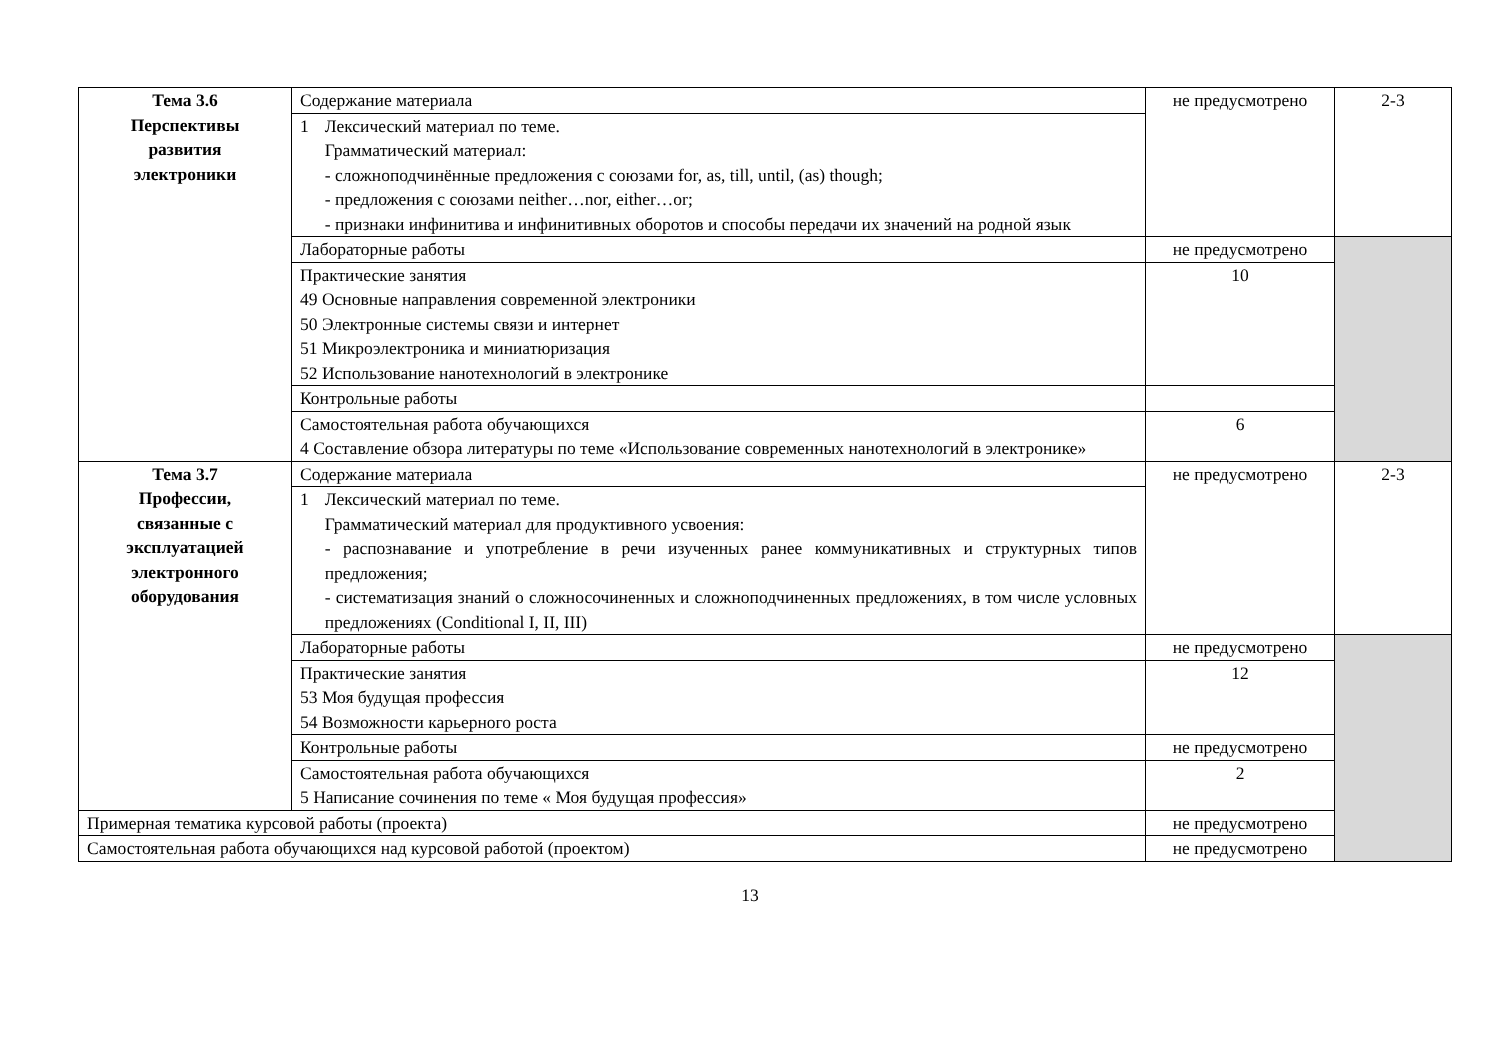| Тема 3.6 Перспективы развития электроники | Содержание материала | не предусмотрено | 2-3 |
| | / 1 / Лексический материал по теме. Грамматический материал: - сложноподчинённые предложения с союзами for, as, till, until, (as) though; - предложения с союзами neither…nor, either…or; - признаки инфинитива и инфинитивных оборотов и способы передачи их значений на родной язык / | | |
| | Лабораторные работы | не предусмотрено | |
| | Практические занятия 49 Основные направления современной электроники 50 Электронные системы связи и интернет 51 Микроэлектроника и миниатюризация 52 Использование нанотехнологий в электронике | 10 | |
| | Контрольные работы | | |
| | Самостоятельная работа обучающихся 4 Составление обзора литературы по теме «Использование современных нанотехнологий в электронике» | 6 | |
| Тема 3.7 Профессии, связанные с эксплуатацией электронного оборудования | Содержание материала | не предусмотрено | 2-3 |
| | / 1 / Лексический материал по теме. Грамматический материал для продуктивного усвоения: - распознавание и употребление в речи изученных ранее коммуникативных и структурных типов предложения; - систематизация знаний о сложносочиненных и сложноподчиненных предложениях, в том числе условных предложениях (Conditional I, II, III) / | | |
| | Лабораторные работы | не предусмотрено | |
| | Практические занятия 53 Моя будущая профессия 54 Возможности карьерного роста | 12 | |
| | Контрольные работы | не предусмотрено | |
| | Самостоятельная работа обучающихся 5 Написание сочинения по теме « Моя будущая профессия» | 2 | |
| Примерная тематика курсовой работы (проекта) | | не предусмотрено | |
| Самостоятельная работа обучающихся над курсовой работой (проектом) | | не предусмотрено | |
13